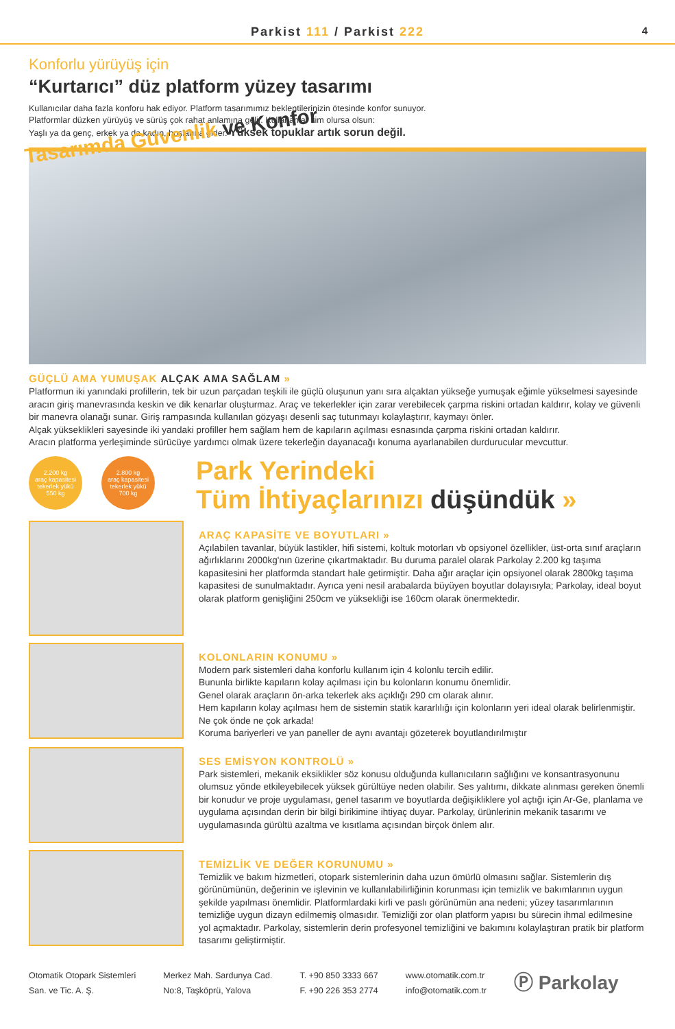Parkist 111 / Parkist 222
4
Konforlu yürüyüş için
“Kurtarıcı” düz platform yüzey tasarımı
Kullanıcılar daha fazla konforu hak ediyor. Platform tasarımımız beklentilerinizin ötesinde konfor sunuyor.
Platformlar düzken yürüyüş ve sürüş çok rahat anlamına gelir. Kullananlar kim olursa olsun:
Yaşlı ya da genç, erkek ya da kadın, hoşlarına gider. Yüksek topuklar artık sorun değil.
Tasarımda Güvenlik ve Konfor
GÜÇLÜ AMA YUMUŞAK ALÇAK AMA SAĞLAM »
Platformun iki yanındaki profillerin, tek bir uzun parçadan teşkili ile güçlü oluşunun yanı sıra alçaktan yükseğe yumuşak eğimle yükselmesi sayesinde aracın giriş manevrasında keskin ve dik kenarlar oluşturmaz. Araç ve tekerlekler için zarar verebilecek çarpma riskini ortadan kaldırır, kolay ve güvenli bir manevra olanağı sunar. Giriş rampasında kullanılan gözyaşı desenli saç tutunmayı kolaylaştırır, kaymayı önler.
Alçak yükseklikleri sayesinde iki yandaki profiller hem sağlam hem de kapıların açılması esnasında çarpma riskini ortadan kaldırır.
Aracın platforma yerleşiminde sürücüye yardımcı olmak üzere tekerleğin dayanacağı konuma ayarlanabilen durdurucular mevcuttur.
2.200 kg
araç kapasitesi
tekerlek yükü
550 kg
2.800 kg
araç kapasitesi
tekerlek yükü
700 kg
Park Yerindeki
Tüm İhtiyaçlarınızı düşündük »
ARAÇ KAPASİTE VE BOYUTLARI »
Açılabilen tavanlar, büyük lastikler, hifi sistemi, koltuk motorları vb opsiyonel özellikler, üst-orta sınıf araçların ağırlıklarını 2000kg'nın üzerine çıkartmaktadır. Bu duruma paralel olarak Parkolay 2.200 kg taşıma kapasitesini her platformda standart hale getirmiştir. Daha ağır araçlar için opsiyonel olarak 2800kg taşıma kapasitesi de sunulmaktadır. Ayrıca yeni nesil arabalarda büyüyen boyutlar dolayısıyla; Parkolay, ideal boyut olarak platform genişliğini 250cm ve yüksekliği ise 160cm olarak önermektedir.
KOLONLARIN KONUMU »
Modern park sistemleri daha konforlu kullanım için 4 kolonlu tercih edilir.
Bununla birlikte kapıların kolay açılması için bu kolonların konumu önemlidir.
Genel olarak araçların ön-arka tekerlek aks açıklığı 290 cm olarak alınır.
Hem kapıların kolay açılması hem de sistemin statik kararlılığı için kolonların yeri ideal olarak belirlenmiştir.
Ne çok önde ne çok arkada!
Koruma bariyerleri ve yan paneller de aynı avantajı gözeterek boyutlandırılmıştır
SES EMİSYON KONTROLÜ »
Park sistemleri, mekanik eksiklikler söz konusu olduğunda kullanıcıların sağlığını ve konsantrasyonunu olumsuz yönde etkileyebilecek yüksek gürültüye neden olabilir. Ses yalıtımı, dikkate alınması gereken önemli bir konudur ve proje uygulaması, genel tasarım ve boyutlarda değişikliklere yol açtığı için Ar-Ge, planlama ve uygulama açısından derin bir bilgi birikimine ihtiyaç duyar. Parkolay, ürünlerinin mekanik tasarımı ve uygulamasında gürültü azaltma ve kısıtlama açısından birçok önlem alır.
TEMİZLİK VE DEĞER KORUNUMU »
Temizlik ve bakım hizmetleri, otopark sistemlerinin daha uzun ömürlü olmasını sağlar. Sistemlerin dış görünümünün, değerinin ve işlevinin ve kullanılabilirliğinin korunması için temizlik ve bakımlarının uygun şekilde yapılması önemlidir. Platformlardaki kirli ve paslı görünümün ana nedeni; yüzey tasarımlarının temizliğe uygun dizayn edilmemiş olmasıdır. Temizliği zor olan platform yapısı bu sürecin ihmal edilmesine yol açmaktadır. Parkolay, sistemlerin derin profesyonel temizliğini ve bakımını kolaylaştıran pratik bir platform tasarımı geliştirmiştir.
Otomatik Otopark Sistemleri
San. ve Tic. A. Ş.
Merkez Mah. Sardunya Cad.
No:8, Taşköprü, Yalova
T. +90 850 3333 667
F. +90 226 353 2774
www.otomatik.com.tr
info@otomatik.com.tr
Ⓟ Parkolay